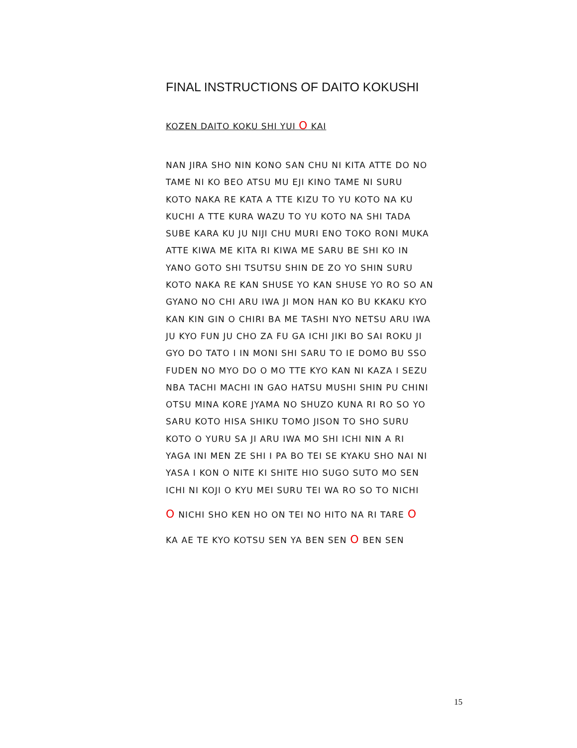FINAL INSTRUCTIONS OF DAITO KOKUSHI
KOZEN DAITO KOKU SHI YUI O KAI
NAN JIRA SHO NIN KONO SAN CHU NI KITA ATTE DO NO
TAME NI KO BEO ATSU MU EJI KINO TAME NI SURU
KOTO NAKA RE KATA A TTE KIZU TO YU KOTO NA KU
KUCHI A TTE KURA WAZU TO YU KOTO NA SHI TADA
SUBE KARA KU JU NIJI CHU MURI ENO TOKO RONI MUKA
ATTE KIWA ME KITA RI KIWA ME SARU BE SHI KO IN
YANO GOTO SHI TSUTSU SHIN DE ZO YO SHIN SURU
KOTO NAKA RE KAN SHUSE YO KAN SHUSE YO RO SO AN
GYANO NO CHI ARU IWA JI MON HAN KO BU KKAKU KYO
KAN KIN GIN O CHIRI BA ME TASHI NYO NETSU ARU IWA
JU KYO FUN JU CHO ZA FU GA ICHI JIKI BO SAI ROKU JI
GYO DO TATO I IN MONI SHI SARU TO IE DOMO BU SSO
FUDEN NO MYO DO O MO TTE KYO KAN NI KAZA I SEZU
NBA TACHI MACHI IN GAO HATSU MUSHI SHIN PU CHINI
OTSU MINA KORE JYAMA NO SHUZO KUNA RI RO SO YO
SARU KOTO HISA SHIKU TOMO JISON TO SHO SURU
KOTO O YURU SA JI ARU IWA MO SHI ICHI NIN A RI
YAGA INI MEN ZE SHI I PA BO TEI SE KYAKU SHO NAI NI
YASA I KON O NITE KI SHITE HIO SUGO SUTO MO SEN
ICHI NI KOJI O KYU MEI SURU TEI WA RO SO TO NICHI
O NICHI SHO KEN HO ON TEI NO HITO NA RI TARE O
KA AE TE KYO KOTSU SEN YA BEN SEN O BEN SEN
15